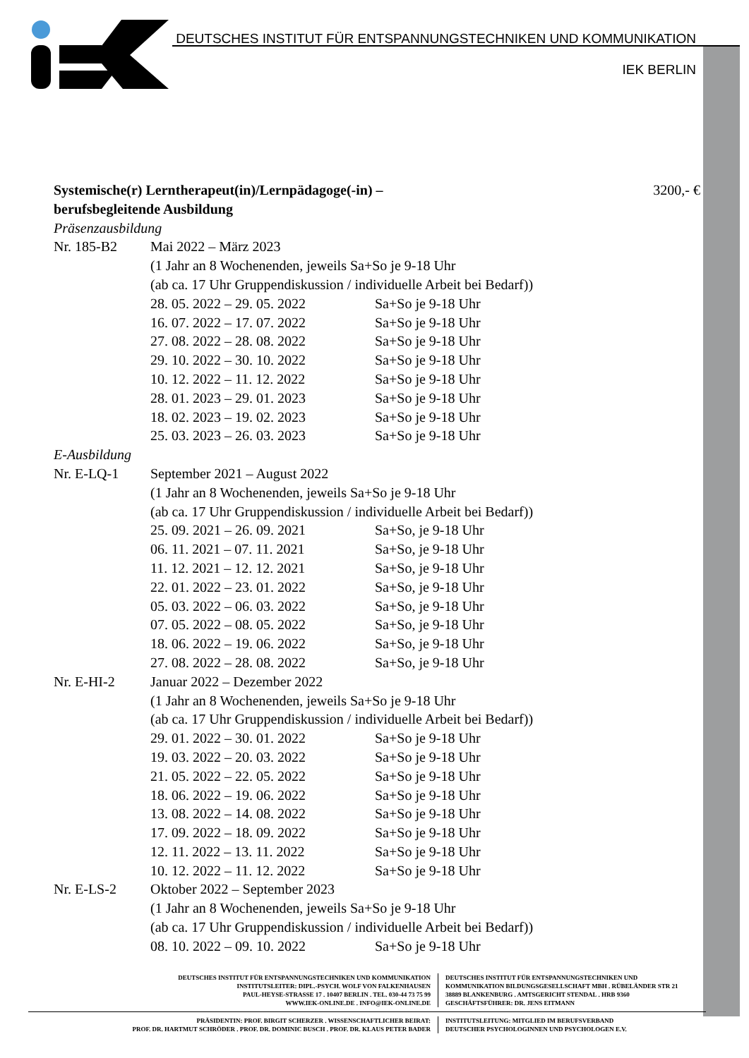DEUTSCHES INSTITUT FÜR ENTSPANNUNGSTECHNIKEN UND KOMMUNIKATION
IEK BERLIN
Systemische(r) Lerntherapeut(in)/Lernpädagoge(-in) –
berufsbegleitende Ausbildung 3200,- €
Präsenzausbildung
| Nr. 185-B2 | Mai 2022 – März 2023 | |
| | (1 Jahr an 8 Wochenenden, jeweils Sa+So je 9-18 Uhr | |
| | (ab ca. 17 Uhr Gruppendiskussion / individuelle Arbeit bei Bedarf)) | |
| | 28. 05. 2022 – 29. 05. 2022 | Sa+So je 9-18 Uhr |
| | 16. 07. 2022 – 17. 07. 2022 | Sa+So je 9-18 Uhr |
| | 27. 08. 2022 – 28. 08. 2022 | Sa+So je 9-18 Uhr |
| | 29. 10. 2022 – 30. 10. 2022 | Sa+So je 9-18 Uhr |
| | 10. 12. 2022 – 11. 12. 2022 | Sa+So je 9-18 Uhr |
| | 28. 01. 2023 – 29. 01. 2023 | Sa+So je 9-18 Uhr |
| | 18. 02. 2023 – 19. 02. 2023 | Sa+So je 9-18 Uhr |
| | 25. 03. 2023 – 26. 03. 2023 | Sa+So je 9-18 Uhr |
| E-Ausbildung | | |
| Nr. E-LQ-1 | September 2021 – August 2022 | |
| | (1 Jahr an 8 Wochenenden, jeweils Sa+So je 9-18 Uhr | |
| | (ab ca. 17 Uhr Gruppendiskussion / individuelle Arbeit bei Bedarf)) | |
| | 25. 09. 2021 – 26. 09. 2021 | Sa+So, je 9-18 Uhr |
| | 06. 11. 2021 – 07. 11. 2021 | Sa+So, je 9-18 Uhr |
| | 11. 12. 2021 – 12. 12. 2021 | Sa+So, je 9-18 Uhr |
| | 22. 01. 2022 – 23. 01. 2022 | Sa+So, je 9-18 Uhr |
| | 05. 03. 2022 – 06. 03. 2022 | Sa+So, je 9-18 Uhr |
| | 07. 05. 2022 – 08. 05. 2022 | Sa+So, je 9-18 Uhr |
| | 18. 06. 2022 – 19. 06. 2022 | Sa+So, je 9-18 Uhr |
| | 27. 08. 2022 – 28. 08. 2022 | Sa+So, je 9-18 Uhr |
| Nr. E-HI-2 | Januar 2022 – Dezember 2022 | |
| | (1 Jahr an 8 Wochenenden, jeweils Sa+So je 9-18 Uhr | |
| | (ab ca. 17 Uhr Gruppendiskussion / individuelle Arbeit bei Bedarf)) | |
| | 29. 01. 2022 – 30. 01. 2022 | Sa+So je 9-18 Uhr |
| | 19. 03. 2022 – 20. 03. 2022 | Sa+So je 9-18 Uhr |
| | 21. 05. 2022 – 22. 05. 2022 | Sa+So je 9-18 Uhr |
| | 18. 06. 2022 – 19. 06. 2022 | Sa+So je 9-18 Uhr |
| | 13. 08. 2022 – 14. 08. 2022 | Sa+So je 9-18 Uhr |
| | 17. 09. 2022 – 18. 09. 2022 | Sa+So je 9-18 Uhr |
| | 12. 11. 2022 – 13. 11. 2022 | Sa+So je 9-18 Uhr |
| | 10. 12. 2022 – 11. 12. 2022 | Sa+So je 9-18 Uhr |
| Nr. E-LS-2 | Oktober 2022 – September 2023 | |
| | (1 Jahr an 8 Wochenenden, jeweils Sa+So je 9-18 Uhr | |
| | (ab ca. 17 Uhr Gruppendiskussion / individuelle Arbeit bei Bedarf)) | |
| | 08. 10. 2022 – 09. 10. 2022 | Sa+So je 9-18 Uhr |
DEUTSCHES INSTITUT FÜR ENTSPANNUNGSTECHNIKEN UND KOMMUNIKATION
INSTITUTSLEITER: DIPL.-PSYCH. WOLF VON FALKENHAUSEN
PAUL-HEYSE-STRASSE 17 . 10407 BERLIN . TEL. 030-44 73 75 99
WWW.IEK-ONLINE.DE . INFO@IEK-ONLINE.DE DEUTSCHES INSTITUT FÜR ENTSPANNUNGSTECHNIKEN UND
KOMMUNIKATION BILDUNGSGESELLSCHAFT MBH . RÜBELÄNDER STR 21
38889 BLANKENBURG . AMTSGERICHT STENDAL . HRB 9360
GESCHÄFTSFÜHRER: DR. JENS EITMANN
PRÄSIDENTIN: PROF. BIRGIT SCHERZER . WISSENSCHAFTLICHER BEIRAT:
PROF. DR. HARTMUT SCHRÖDER . PROF. DR. DOMINIC BUSCH . PROF. DR. KLAUS PETER BADER INSTITUTSLEITUNG: MITGLIED IM BERUFSVERBAND
DEUTSCHER PSYCHOLOGINNEN UND PSYCHOLOGEN E.V.